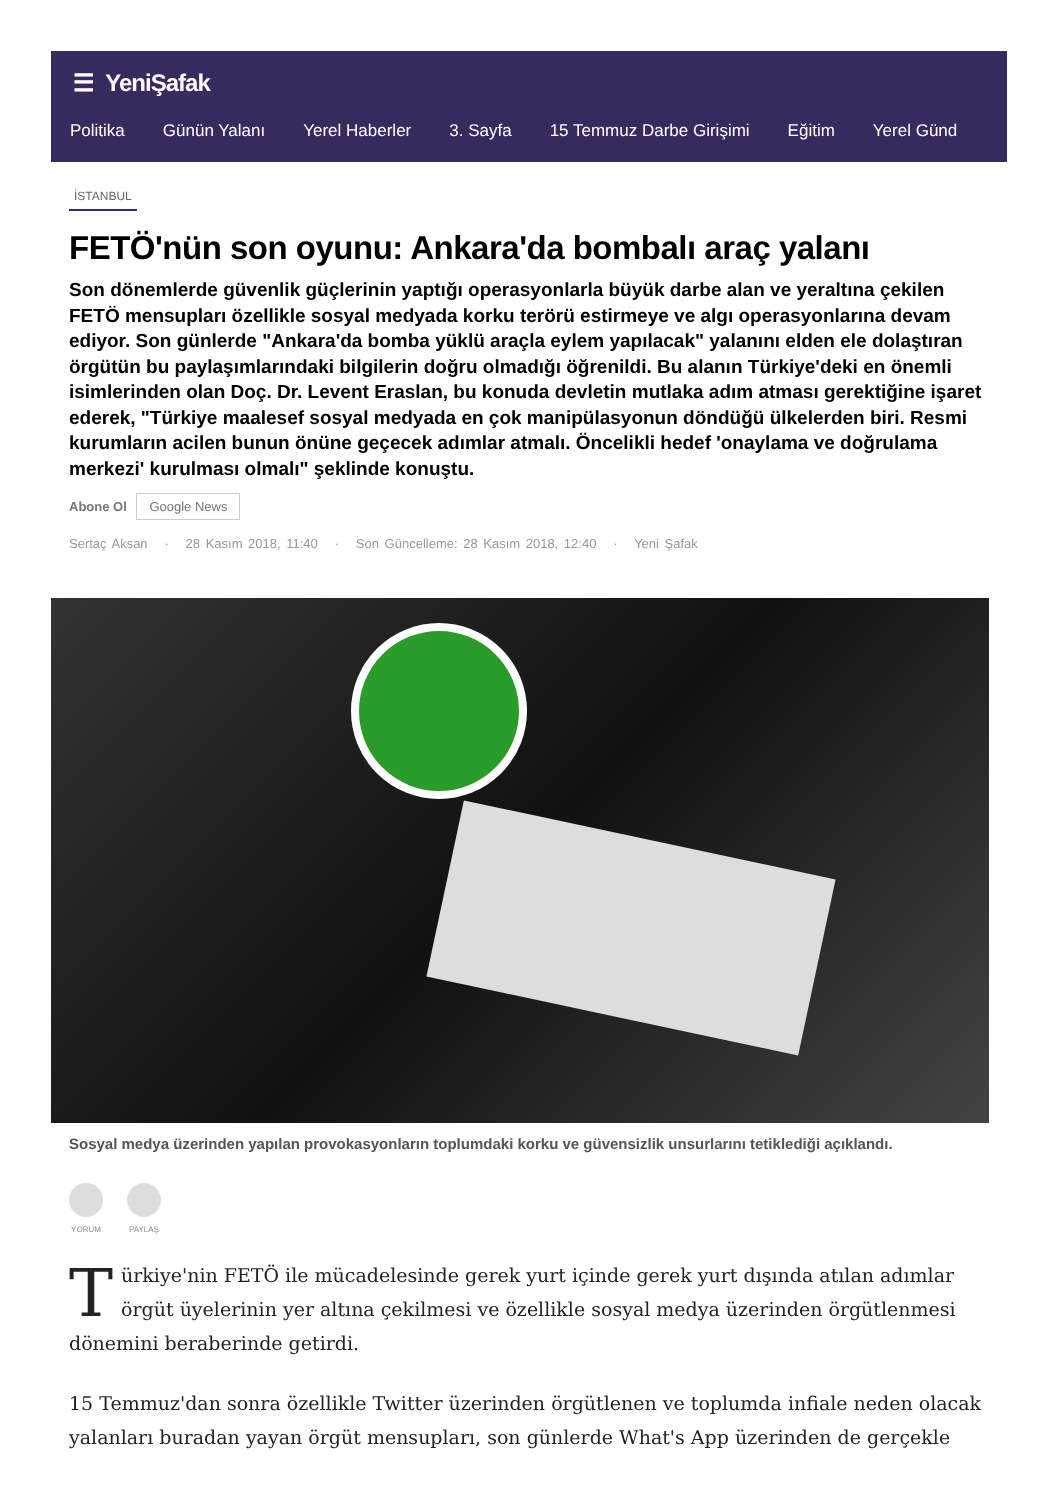☰ YeniŞafak
Politika Günün Yalanı Yerel Haberler 3. Sayfa 15 Temmuz Darbe Girişimi Eğitim Yerel Günd
İSTANBUL
FETÖ'nün son oyunu: Ankara'da bombalı araç yalanı
Son dönemlerde güvenlik güçlerinin yaptığı operasyonlarla büyük darbe alan ve yeraltına çekilen FETÖ mensupları özellikle sosyal medyada korku terörü estirmeye ve algı operasyonlarına devam ediyor. Son günlerde "Ankara'da bomba yüklü araçla eylem yapılacak" yalanını elden ele dolaştıran örgütün bu paylaşımlarındaki bilgilerin doğru olmadığı öğrenildi. Bu alanın Türkiye'deki en önemli isimlerinden olan Doç. Dr. Levent Eraslan, bu konuda devletin mutlaka adım atması gerektiğine işaret ederek, "Türkiye maalesef sosyal medyada en çok manipülasyonun döndüğü ülkelerden biri. Resmi kurumların acilen bunun önüne geçecek adımlar atmalı. Öncelikli hedef 'onaylama ve doğrulama merkezi' kurulması olmalı" şeklinde konuştu.
Abone Ol Google News
Sertaç Aksan · 28 Kasım 2018, 11:40 · Son Güncelleme: 28 Kasım 2018, 12:40 · Yeni Şafak
Sosyal medya üzerinden yapılan provokasyonların toplumdaki korku ve güvensizlik unsurlarını tetiklediği açıklandı.
YORUM PAYLAŞ
Türkiye'nin FETÖ ile mücadelesinde gerek yurt içinde gerek yurt dışında atılan adımlar örgüt üyelerinin yer altına çekilmesi ve özellikle sosyal medya üzerinden örgütlenmesi dönemini beraberinde getirdi.
15 Temmuz'dan sonra özellikle Twitter üzerinden örgütlenen ve toplumda infiale neden olacak yalanları buradan yayan örgüt mensupları, son günlerde What's App üzerinden de gerçekle